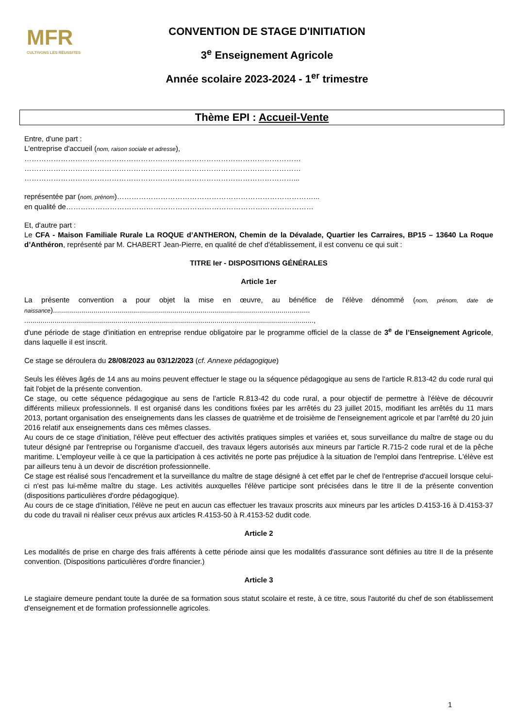MFR
CULTIVONS LES RÉUSSITES
CONVENTION DE STAGE D'INITIATION
3<sup>e</sup> Enseignement Agricole
Année scolaire 2023-2024 - 1<sup>er</sup> trimestre
Thème EPI : Accueil-Vente
Entre, d'une part :
L'entreprise d'accueil (nom, raison sociale et adresse),
……………………………………………………………………………………………………
……………………………………………………………………………………………………
…………………………………………………………………………………………………...
représentée par (nom, prénom)………………………………………………………………………...
en qualité de…………………………………………………………………………………………
Et, d'autre part :
Le CFA - Maison Familiale Rurale La ROQUE d’ANTHERON, Chemin de la Dévalade, Quartier les Carraires, BP15 – 13640 La Roque d’Anthéron, représenté par M. CHABERT Jean-Pierre, en qualité de chef d'établissement, il est convenu ce qui suit :
TITRE Ier - DISPOSITIONS GÉNÉRALES
Article 1er
La présente convention a pour objet la mise en œuvre, au bénéfice de l'élève dénommé (nom, prénom, date de naissance)...............................................................................................................................
...............................................................................................................................................,
d'une période de stage d'initiation en entreprise rendue obligatoire par le programme officiel de la classe de 3<sup>e</sup> de l’Enseignement Agricole, dans laquelle il est inscrit.
Ce stage se déroulera du 28/08/2023 au 03/12/2023 (cf. Annexe pédagogique)
Seuls les élèves âgés de 14 ans au moins peuvent effectuer le stage ou la séquence pédagogique au sens de l'article R.813-42 du code rural qui fait l'objet de la présente convention.
Ce stage, ou cette séquence pédagogique au sens de l'article R.813-42 du code rural, a pour objectif de permettre à l'élève de découvrir différents milieux professionnels. Il est organisé dans les conditions fixées par les arrêtés du 23 juillet 2015, modifiant les arrêtés du 11 mars 2013, portant organisation des enseignements dans les classes de quatrième et de troisième de l'enseignement agricole et par l’arrêté du 20 juin 2016 relatif aux enseignements dans ces mêmes classes.
Au cours de ce stage d'initiation, l'élève peut effectuer des activités pratiques simples et variées et, sous surveillance du maître de stage ou du tuteur désigné par l'entreprise ou l'organisme d'accueil, des travaux légers autorisés aux mineurs par l'article R.715-2 code rural et de la pêche maritime. L'employeur veille à ce que la participation à ces activités ne porte pas préjudice à la situation de l'emploi dans l'entreprise. L'élève est par ailleurs tenu à un devoir de discrétion professionnelle.
Ce stage est réalisé sous l'encadrement et la surveillance du maître de stage désigné à cet effet par le chef de l'entreprise d'accueil lorsque celui-ci n'est pas lui-même maître du stage. Les activités auxquelles l'élève participe sont précisées dans le titre II de la présente convention (dispositions particulières d'ordre pédagogique).
Au cours de ce stage d'initiation, l'élève ne peut en aucun cas effectuer les travaux proscrits aux mineurs par les articles D.4153-16 à D.4153-37 du code du travail ni réaliser ceux prévus aux articles R.4153-50 à R.4153-52 dudit code.
Article 2
Les modalités de prise en charge des frais afférents à cette période ainsi que les modalités d'assurance sont définies au titre II de la présente convention. (Dispositions particulières d'ordre financier.)
Article 3
Le stagiaire demeure pendant toute la durée de sa formation sous statut scolaire et reste, à ce titre, sous l'autorité du chef de son établissement d'enseignement et de formation professionnelle agricoles.
1